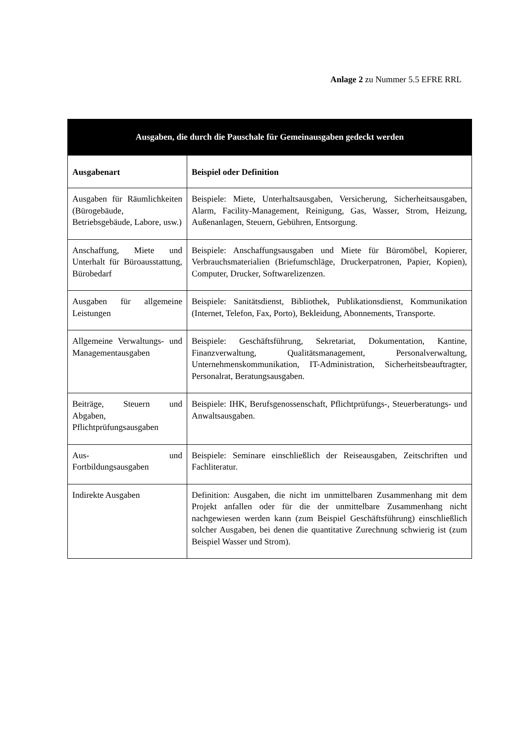Anlage 2 zu Nummer 5.5 EFRE RRL
| Ausgaben, die durch die Pauschale für Gemeinausgaben gedeckt werden | |
| --- | --- |
| Ausgabenart | Beispiel oder Definition |
| Ausgaben für Räumlichkeiten (Bürogebäude, Betriebsgebäude, Labore, usw.) | Beispiele: Miete, Unterhaltsausgaben, Versicherung, Sicherheitsausgaben, Alarm, Facility-Management, Reinigung, Gas, Wasser, Strom, Heizung, Außenanlagen, Steuern, Gebühren, Entsorgung. |
| Anschaffung, Miete und Unterhalt für Büroausstattung, Bürobedarf | Beispiele: Anschaffungsausgaben und Miete für Büromöbel, Kopierer, Verbrauchsmaterialien (Briefumschläge, Druckerpatronen, Papier, Kopien), Computer, Drucker, Softwarelizenzen. |
| Ausgaben für allgemeine Leistungen | Beispiele: Sanitätsdienst, Bibliothek, Publikationsdienst, Kommunikation (Internet, Telefon, Fax, Porto), Bekleidung, Abonnements, Transporte. |
| Allgemeine Verwaltungs- und Managementausgaben | Beispiele: Geschäftsführung, Sekretariat, Dokumentation, Kantine, Finanzverwaltung, Qualitätsmanagement, Personalverwaltung, Unternehmenskommunikation, IT-Administration, Sicherheitsbeauftragter, Personalrat, Beratungsausgaben. |
| Beiträge, Steuern und Abgaben, Pflichtprüfungsausgaben | Beispiele: IHK, Berufsgenossenschaft, Pflichtprüfungs-, Steuerberatungs- und Anwaltsausgaben. |
| Aus- und Fortbildungsausgaben | Beispiele: Seminare einschließlich der Reiseausgaben, Zeitschriften und Fachliteratur. |
| Indirekte Ausgaben | Definition: Ausgaben, die nicht im unmittelbaren Zusammenhang mit dem Projekt anfallen oder für die der unmittelbare Zusammenhang nicht nachgewiesen werden kann (zum Beispiel Geschäftsführung) einschließlich solcher Ausgaben, bei denen die quantitative Zurechnung schwierig ist (zum Beispiel Wasser und Strom). |